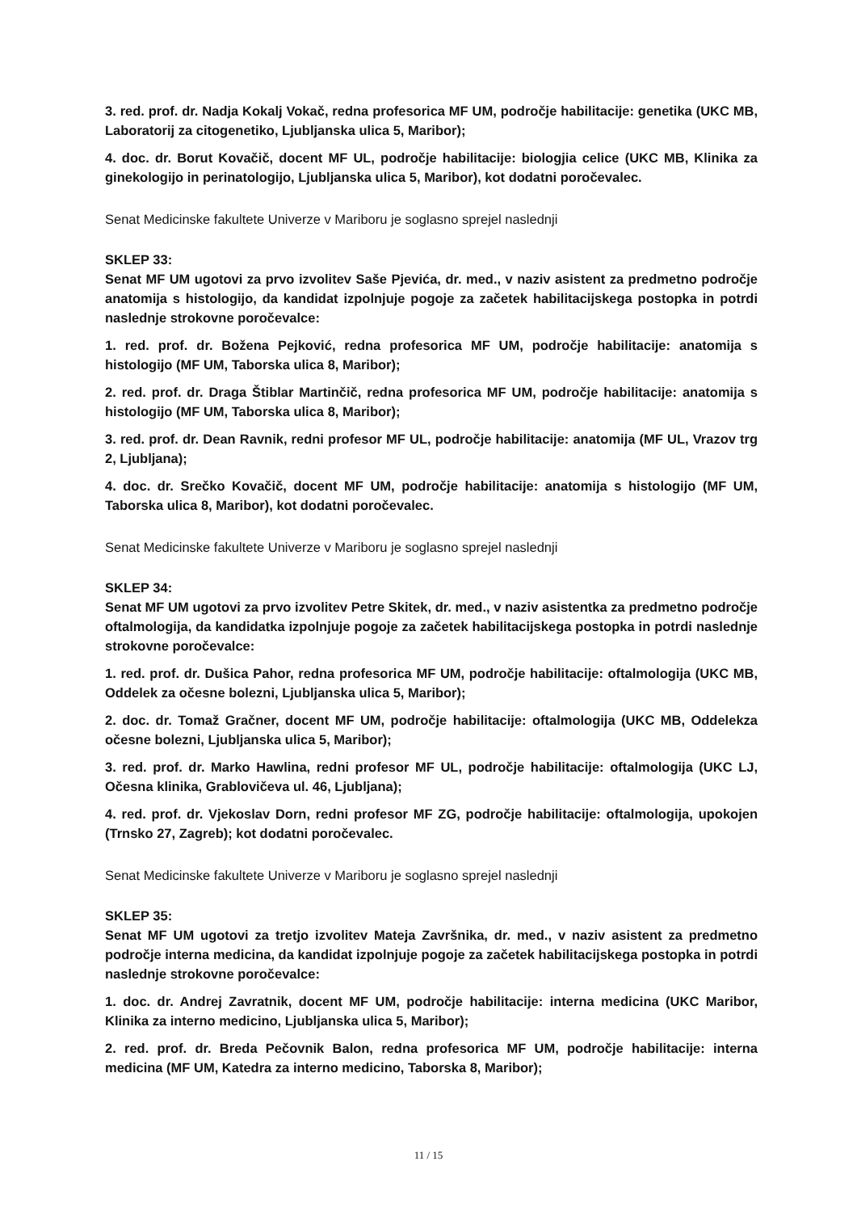3. red. prof. dr. Nadja Kokalj Vokač, redna profesorica MF UM, področje habilitacije: genetika (UKC MB, Laboratorij za citogenetiko, Ljubljanska ulica 5, Maribor);
4. doc. dr. Borut Kovačič, docent MF UL, področje habilitacije: biologjia celice (UKC MB, Klinika za ginekologijo in perinatologijo, Ljubljanska ulica 5, Maribor), kot dodatni poročevalec.
Senat Medicinske fakultete Univerze v Mariboru je soglasno sprejel naslednji
SKLEP 33:
Senat MF UM ugotovi za prvo izvolitev Saše Pjevića, dr. med., v naziv asistent za predmetno področje anatomija s histologijo, da kandidat izpolnjuje pogoje za začetek habilitacijskega postopka in potrdi naslednje strokovne poročevalce:
1. red. prof. dr. Božena Pejković, redna profesorica MF UM, področje habilitacije: anatomija s histologijo (MF UM, Taborska ulica 8, Maribor);
2. red. prof. dr. Draga Štiblar Martinčič, redna profesorica MF UM, področje habilitacije: anatomija s histologijo (MF UM, Taborska ulica 8, Maribor);
3. red. prof. dr. Dean Ravnik, redni profesor MF UL, področje habilitacije: anatomija (MF UL, Vrazov trg 2, Ljubljana);
4. doc. dr. Srečko Kovačič, docent MF UM, področje habilitacije: anatomija s histologijo (MF UM, Taborska ulica 8, Maribor), kot dodatni poročevalec.
Senat Medicinske fakultete Univerze v Mariboru je soglasno sprejel naslednji
SKLEP 34:
Senat MF UM ugotovi za prvo izvolitev Petre Skitek, dr. med., v naziv asistentka za predmetno področje oftalmologija, da kandidatka izpolnjuje pogoje za začetek habilitacijskega postopka in potrdi naslednje strokovne poročevalce:
1. red. prof. dr. Dušica Pahor, redna profesorica MF UM, področje habilitacije: oftalmologija (UKC MB, Oddelek za očesne bolezni, Ljubljanska ulica 5, Maribor);
2. doc. dr. Tomaž Gračner, docent MF UM, področje habilitacije: oftalmologija (UKC MB, Oddelekza očesne bolezni, Ljubljanska ulica 5, Maribor);
3. red. prof. dr. Marko Hawlina, redni profesor MF UL, področje habilitacije: oftalmologija (UKC LJ, Očesna klinika, Grablovičeva ul. 46, Ljubljana);
4. red. prof. dr. Vjekoslav Dorn, redni profesor MF ZG, področje habilitacije: oftalmologija, upokojen (Trnsko 27, Zagreb); kot dodatni poročevalec.
Senat Medicinske fakultete Univerze v Mariboru je soglasno sprejel naslednji
SKLEP 35:
Senat MF UM ugotovi za tretjo izvolitev Mateja Završnika, dr. med., v naziv asistent za predmetno področje interna medicina, da kandidat izpolnjuje pogoje za začetek habilitacijskega postopka in potrdi naslednje strokovne poročevalce:
1. doc. dr. Andrej Zavratnik, docent MF UM, področje habilitacije: interna medicina (UKC Maribor, Klinika za interno medicino, Ljubljanska ulica 5, Maribor);
2. red. prof. dr. Breda Pečovnik Balon, redna profesorica MF UM, področje habilitacije: interna medicina (MF UM, Katedra za interno medicino, Taborska 8, Maribor);
11 / 15